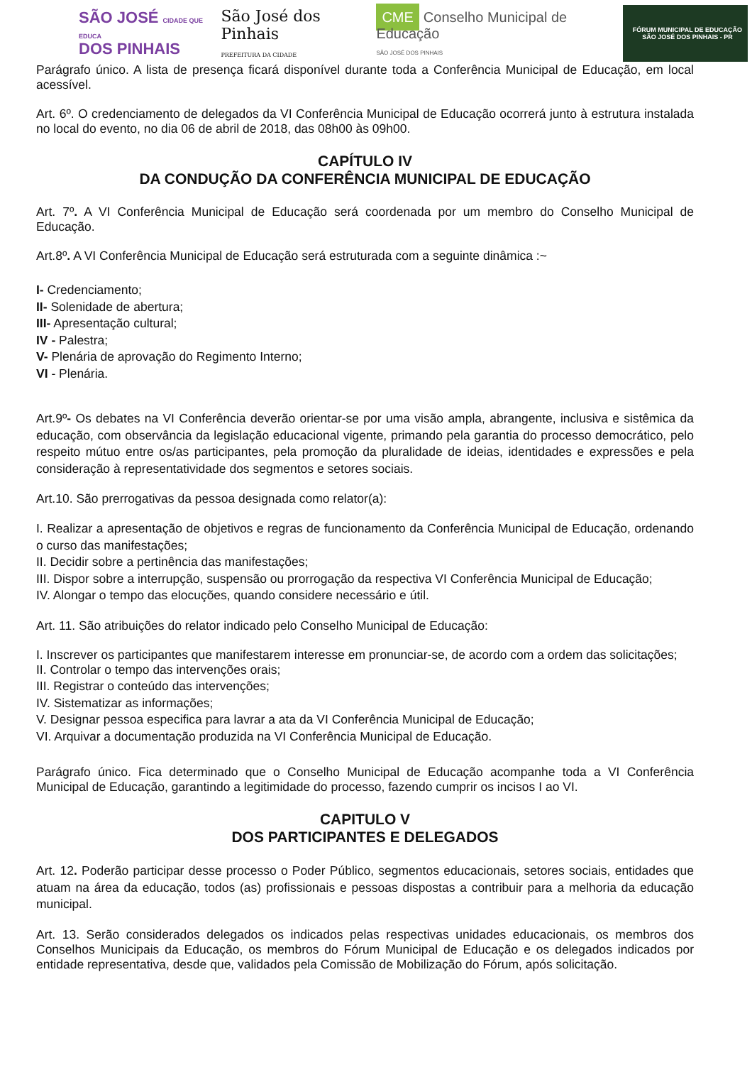SÃO JOSÉ CIDADE QUE EDUCA
DOS PINHAIS
São José dos Pinhais
PREFEITURA DA CIDADE
CME Conselho Municipal de Educação
SÃO JOSÉ DOS PINHAIS
FÓRUM MUNICIPAL DE EDUCAÇÃO
SÃO JOSÉ DOS PINHAIS - PR
Parágrafo único. A lista de presença ficará disponível durante toda a Conferência Municipal de Educação, em local acessível.
Art. 6º. O credenciamento de delegados da VI Conferência Municipal de Educação ocorrerá junto à estrutura instalada no local do evento, no dia 06 de abril de 2018, das 08h00 às 09h00.
CAPÍTULO IV
DA CONDUÇÃO DA CONFERÊNCIA MUNICIPAL DE EDUCAÇÃO
Art. 7º. A VI Conferência Municipal de Educação será coordenada por um membro do Conselho Municipal de Educação.
Art.8º. A VI Conferência Municipal de Educação será estruturada com a seguinte dinâmica :~
I- Credenciamento;
II- Solenidade de abertura;
III- Apresentação cultural;
IV - Palestra;
V- Plenária de aprovação do Regimento Interno;
VI - Plenária.
Art.9º- Os debates na VI Conferência deverão orientar-se por uma visão ampla, abrangente, inclusiva e sistêmica da educação, com observância da legislação educacional vigente, primando pela garantia do processo democrático, pelo respeito mútuo entre os/as participantes, pela promoção da pluralidade de ideias, identidades e expressões e pela consideração à representatividade dos segmentos e setores sociais.
Art.10. São prerrogativas da pessoa designada como relator(a):
I. Realizar a apresentação de objetivos e regras de funcionamento da Conferência Municipal de Educação, ordenando o curso das manifestações;
II. Decidir sobre a pertinência das manifestações;
III. Dispor sobre a interrupção, suspensão ou prorrogação da respectiva VI Conferência Municipal de Educação;
IV. Alongar o tempo das elocuções, quando considere necessário e útil.
Art. 11. São atribuições do relator indicado pelo Conselho Municipal de Educação:
I. Inscrever os participantes que manifestarem interesse em pronunciar-se, de acordo com a ordem das solicitações;
II. Controlar o tempo das intervenções orais;
III. Registrar o conteúdo das intervenções;
IV. Sistematizar as informações;
V. Designar pessoa especifica para lavrar a ata da VI Conferência Municipal de Educação;
VI. Arquivar a documentação produzida na VI Conferência Municipal de Educação.
Parágrafo único. Fica determinado que o Conselho Municipal de Educação acompanhe toda a VI Conferência Municipal de Educação, garantindo a legitimidade do processo, fazendo cumprir os incisos I ao VI.
CAPITULO V
DOS PARTICIPANTES E DELEGADOS
Art. 12. Poderão participar desse processo o Poder Público, segmentos educacionais, setores sociais, entidades que atuam na área da educação, todos (as) profissionais e pessoas dispostas a contribuir para a melhoria da educação municipal.
Art. 13. Serão considerados delegados os indicados pelas respectivas unidades educacionais, os membros dos Conselhos Municipais da Educação, os membros do Fórum Municipal de Educação e os delegados indicados por entidade representativa, desde que, validados pela Comissão de Mobilização do Fórum, após solicitação.